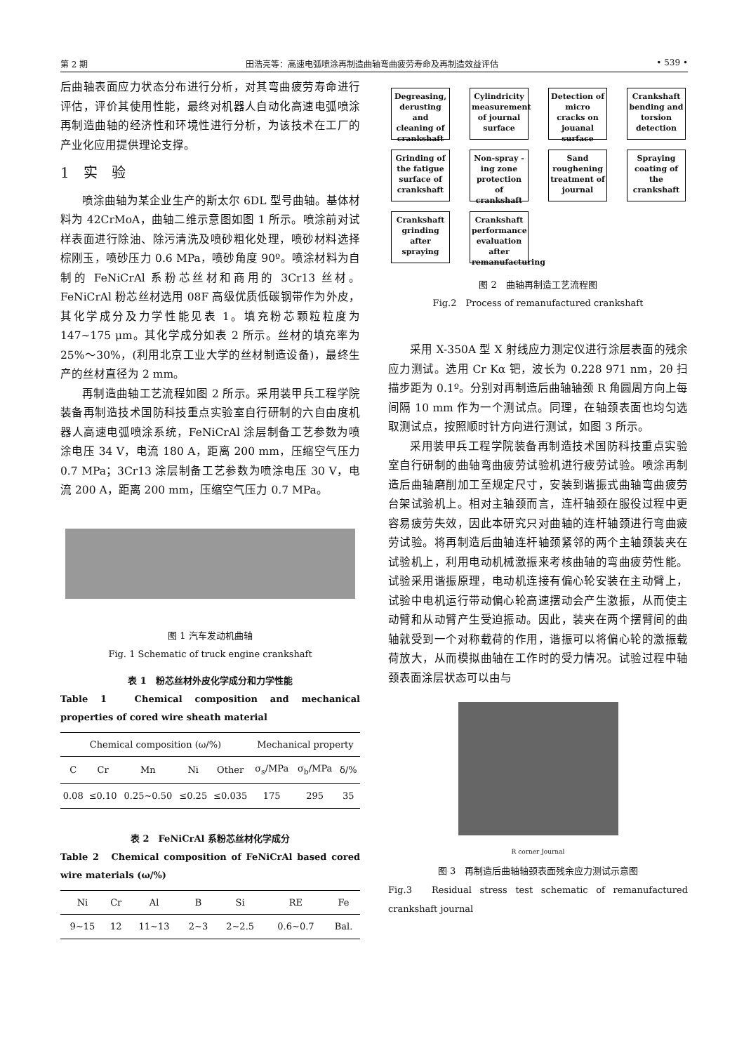第 2 期 田浩亮等：高速电弧喷涂再制造曲轴弯曲疲劳寿命及再制造效益评估 • 539 •
后曲轴表面应力状态分布进行分析，对其弯曲疲劳寿命进行评估，评价其使用性能，最终对机器人自动化高速电弧喷涂再制造曲轴的经济性和环境性进行分析，为该技术在工厂的产业化应用提供理论支撑。
1　实　验
喷涂曲轴为某企业生产的斯太尔 6DL 型号曲轴。基体材料为 42CrMoA，曲轴二维示意图如图 1 所示。喷涂前对试样表面进行除油、除污清洗及喷砂粗化处理，喷砂材料选择棕刚玉，喷砂压力 0.6 MPa，喷砂角度 90º。喷涂材料为自制的 FeNiCrAl 系粉芯丝材和商用的 3Cr13 丝材。FeNiCrAl 粉芯丝材选用 08F 高级优质低碳钢带作为外皮，其化学成分及力学性能见表 1。填充粉芯颗粒粒度为 147~175 μm。其化学成分如表 2 所示。丝材的填充率为 25%～30%，(利用北京工业大学的丝材制造设备)，最终生产的丝材直径为 2 mm。
再制造曲轴工艺流程如图 2 所示。采用装甲兵工程学院装备再制造技术国防科技重点实验室自行研制的六自由度机器人高速电弧喷涂系统，FeNiCrAl 涂层制备工艺参数为喷涂电压 34 V，电流 180 A，距离 200 mm，压缩空气压力 0.7 MPa；3Cr13 涂层制备工艺参数为喷涂电压 30 V，电流 200 A，距离 200 mm，压缩空气压力 0.7 MPa。
图 1 汽车发动机曲轴
Fig. 1 Schematic of truck engine crankshaft
表 1　粉芯丝材外皮化学成分和力学性能
Table 1　Chemical composition and mechanical properties of cored wire sheath material
| Chemical composition (ω/%) | | | | | Mechanical property | | |
| --- | --- | --- | --- | --- | --- | --- | --- |
| C | Cr | Mn | Ni | Other | σ<sub>s</sub>/MPa | σ<sub>b</sub>/MPa | δ/% |
| 0.08 | ≤0.10 | 0.25~0.50 | ≤0.25 | ≤0.035 | 175 | 295 | 35 |
表 2　FeNiCrAl 系粉芯丝材化学成分
Table 2　Chemical composition of FeNiCrAl based cored wire materials (ω/%)
| Ni | Cr | Al | B | Si | RE | Fe |
| --- | --- | --- | --- | --- | --- | --- |
| 9~15 | 12 | 11~13 | 2~3 | 2~2.5 | 0.6~0.7 | Bal. |
Degreasing, derusting and cleaning of crankshaft
Cylindricity measurement of journal surface
Detection of micro cracks on jouanal surface
Crankshaft bending and torsion detection
Grinding of the fatigue surface of crankshaft
Non-spray -ing zone protection of crankshaft
Sand roughening treatment of journal
Spraying coating of the crankshaft
Crankshaft grinding after spraying
Crankshaft performance evaluation after remanufacturing
图 2　曲轴再制造工艺流程图
Fig.2　Process of remanufactured crankshaft
采用 X-350A 型 X 射线应力测定仪进行涂层表面的残余应力测试。选用 Cr Kα 钯，波长为 0.228 971 nm，2θ 扫描步距为 0.1º。分别对再制造后曲轴轴颈 R 角圆周方向上每间隔 10 mm 作为一个测试点。同理，在轴颈表面也均匀选取测试点，按照顺时针方向进行测试，如图 3 所示。
采用装甲兵工程学院装备再制造技术国防科技重点实验室自行研制的曲轴弯曲疲劳试验机进行疲劳试验。喷涂再制造后曲轴磨削加工至规定尺寸，安装到谐振式曲轴弯曲疲劳台架试验机上。相对主轴颈而言，连杆轴颈在服役过程中更容易疲劳失效，因此本研究只对曲轴的连杆轴颈进行弯曲疲劳试验。将再制造后曲轴连杆轴颈紧邻的两个主轴颈装夹在试验机上，利用电动机械激振来考核曲轴的弯曲疲劳性能。试验采用谐振原理，电动机连接有偏心轮安装在主动臂上，试验中电机运行带动偏心轮高速摆动会产生激振，从而使主动臂和从动臂产生受迫振动。因此，装夹在两个摆臂间的曲轴就受到一个对称载荷的作用，谐振可以将偏心轮的激振载荷放大，从而模拟曲轴在工作时的受力情况。试验过程中轴颈表面涂层状态可以由与
R corner Journal
图 3　再制造后曲轴轴颈表面残余应力测试示意图
Fig.3　Residual stress test schematic of remanufactured crankshaft journal